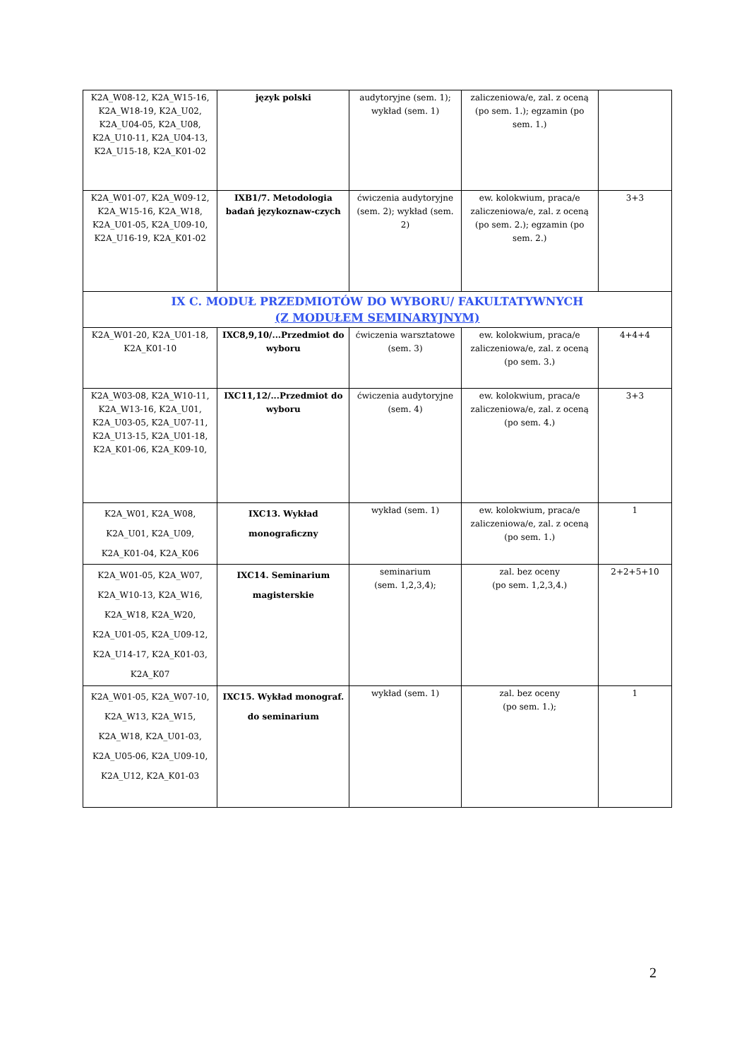| K2A_W08-12, K2A_W15-16, K2A_W18-19, K2A_U02, K2A_U04-05, K2A_U08, K2A_U10-11, K2A_U04-13, K2A_U15-18, K2A_K01-02 | język polski | audytoryjne (sem. 1); wykład (sem. 1) | zaliczeniowa/e, zal. z oceną (po sem. 1.); egzamin (po sem. 1.) | |
| K2A_W01-07, K2A_W09-12, K2A_W15-16, K2A_W18, K2A_U01-05, K2A_U09-10, K2A_U16-19, K2A_K01-02 | IXB1/7. Metodologia badań językoznaw-czych | ćwiczenia audytoryjne (sem. 2); wykład (sem. 2) | ew. kolokwium, praca/e zaliczeniowa/e, zal. z oceną (po sem. 2.); egzamin (po sem. 2.) | 3+3 |
| IX C. MODUŁ PRZEDMIOTÓW DO WYBORU/ FAKULTATYWNYCH (Z MODUŁEM SEMINARYJNYM) | | | | |
| K2A_W01-20, K2A_U01-18, K2A_K01-10 | IXC8,9,10/...Przedmiot do wyboru | ćwiczenia warsztatowe (sem. 3) | ew. kolokwium, praca/e zaliczeniowa/e, zal. z oceną (po sem. 3.) | 4+4+4 |
| K2A_W03-08, K2A_W10-11, K2A_W13-16, K2A_U01, K2A_U03-05, K2A_U07-11, K2A_U13-15, K2A_U01-18, K2A_K01-06, K2A_K09-10, | IXC11,12/...Przedmiot do wyboru | ćwiczenia audytoryjne (sem. 4) | ew. kolokwium, praca/e zaliczeniowa/e, zal. z oceną (po sem. 4.) | 3+3 |
| K2A_W01, K2A_W08, K2A_U01, K2A_U09, K2A_K01-04, K2A_K06 | IXC13. Wykład monograficzny | wykład (sem. 1) | ew. kolokwium, praca/e zaliczeniowa/e, zal. z oceną (po sem. 1.) | 1 |
| K2A_W01-05, K2A_W07, K2A_W10-13, K2A_W16, K2A_W18, K2A_W20, K2A_U01-05, K2A_U09-12, K2A_U14-17, K2A_K01-03, K2A_K07 | IXC14. Seminarium magisterskie | seminarium (sem. 1,2,3,4); | zal. bez oceny (po sem. 1,2,3,4.) | 2+2+5+10 |
| K2A_W01-05, K2A_W07-10, K2A_W13, K2A_W15, K2A_W18, K2A_U01-03, K2A_U05-06, K2A_U09-10, K2A_U12, K2A_K01-03 | IXC15. Wykład monograf. do seminarium | wykład (sem. 1) | zal. bez oceny (po sem. 1.); | 1 |
2